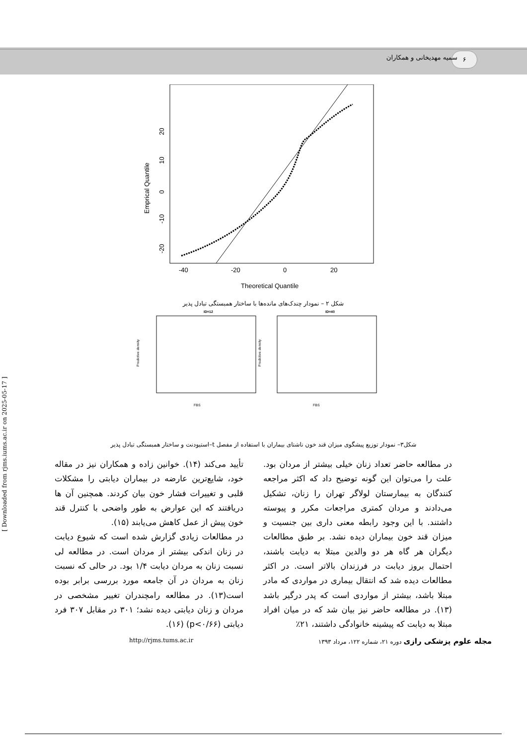۶
سمیه مهدیخانی و همکاران
-40
-20
0
20
Theoretical Quantile
Emprical Quantile
20
10
0
-10
-20
شکل ۲ – نمودار چندک‌های مانده‌ها با ساختار همبستگی تبادل پذیر
ID=12
ID=40
FBS
FBS
Predictive density
Predictive density
شکل۳– نمودار توزیع پیشگوی میزان قند خون ناشتای بیماران با استفاده از مفصل t–استیودنت و ساختار همبستگی تبادل پذیر
تأیید می‌کند (۱۴). خوانین زاده و همکاران نیز در مقاله خود، شایع‌ترین عارضه در بیماران دیابتی را مشکلات قلبی و تغییرات فشار خون بیان کردند. همچنین آن ها دریافتند که این عوارض به طور واضحی با کنترل قند خون پیش از عمل کاهش می‌یابند (۱۵).
در مطالعات زیادی گزارش شده است که شیوع دیابت در زنان اندکی بیشتر از مردان است. در مطالعه لی نسبت زنان به مردان دیابت ۱/۴ بود. در حالی که نسبت زنان به مردان در آن جامعه مورد بررسی برابر بوده است(۱۳). در مطالعه رامچندران تغییر مشخصی در مردان و زنان دیابتی دیده نشد؛ ۳۰۱ در مقابل ۳۰۷ فرد دیابتی (p<۰/۶۶) (۱۶).
در مطالعه حاضر تعداد زنان خیلی بیشتر از مردان بود. علت را می‌توان این گونه توضیح داد که اکثر مراجعه کنندگان به بیمارستان لولاگر تهران را زنان، تشکیل می‌دادند و مردان کمتری مراجعات مکرر و پیوسته داشتند. با این وجود رابطه معنی داری بین جنسیت و میزان قند خون بیماران دیده نشد. بر طبق مطالعات دیگران هر گاه هر دو والدین مبتلا به دیابت باشند، احتمال بروز دیابت در فرزندان بالاتر است. در اکثر مطالعات دیده شد که انتقال بیماری در مواردی که مادر مبتلا باشد، بیشتر از مواردی است که پدر درگیر باشد (۱۳). در مطالعه حاضر نیز بیان شد که در میان افراد مبتلا به دیابت که پیشینه خانوادگی داشتند، ۲۱٪
مجله علوم پزشکی رازی دوره ۲۱، شماره ۱۲۲، مرداد ۱۳۹۳ http://rjms.tums.ac.ir
[ Downloaded from rjms.iums.ac.ir on 2025-05-17 ]